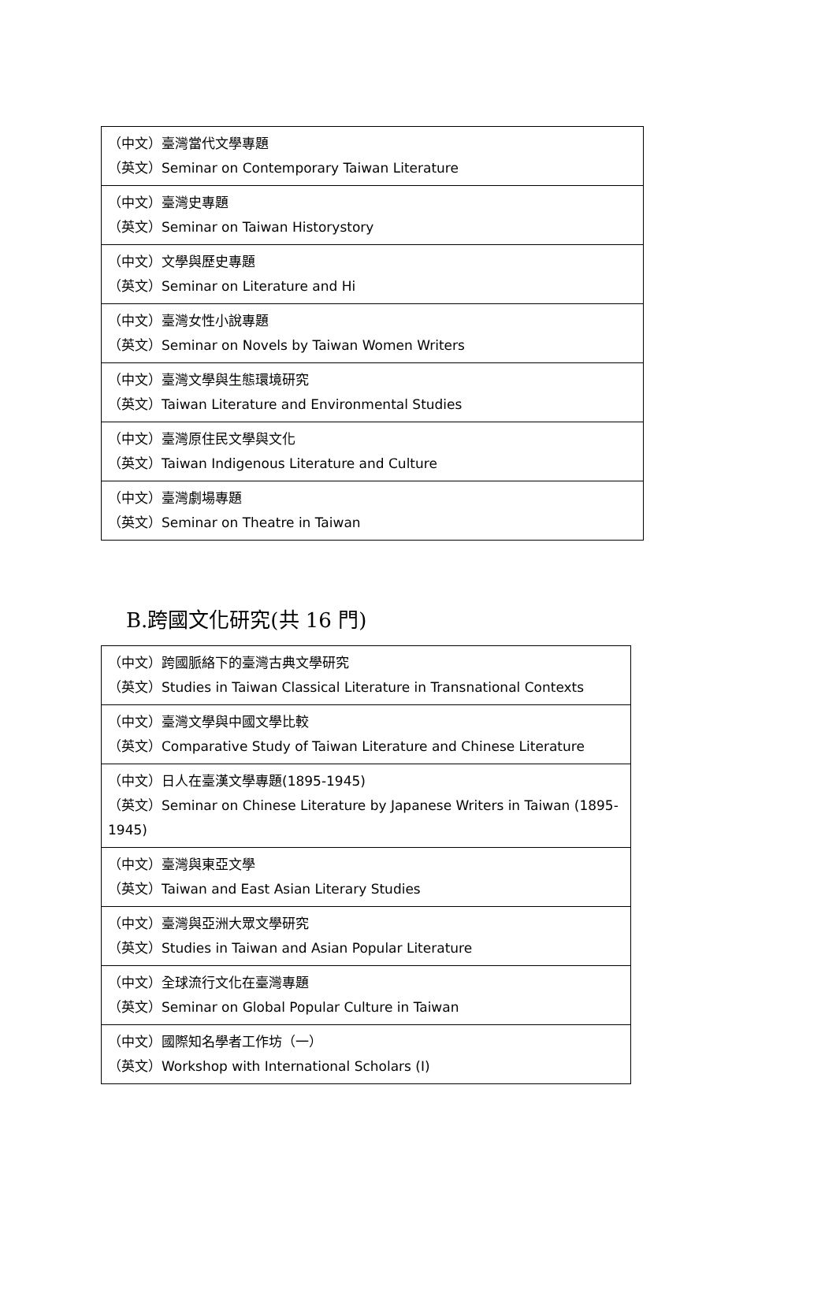| （中文）臺灣當代文學專題 （英文）Seminar on Contemporary Taiwan Literature |
| （中文）臺灣史專題 （英文）Seminar on Taiwan Historystory |
| （中文）文學與歷史專題 （英文）Seminar on Literature and Hi |
| （中文）臺灣女性小說專題 （英文）Seminar on Novels by Taiwan Women Writers |
| （中文）臺灣文學與生態環境研究 （英文）Taiwan Literature and Environmental Studies |
| （中文）臺灣原住民文學與文化 （英文）Taiwan Indigenous Literature and Culture |
| （中文）臺灣劇場專題 （英文）Seminar on Theatre in Taiwan |
B.跨國文化研究(共 16 門)
| （中文）跨國脈絡下的臺灣古典文學研究 （英文）Studies in Taiwan Classical Literature in Transnational Contexts |
| （中文）臺灣文學與中國文學比較 （英文）Comparative Study of Taiwan Literature and Chinese Literature |
| （中文）日人在臺漢文學專題(1895-1945) （英文）Seminar on Chinese Literature by Japanese Writers in Taiwan (1895-1945) |
| （中文）臺灣與東亞文學 （英文）Taiwan and East Asian Literary Studies |
| （中文）臺灣與亞洲大眾文學研究 （英文）Studies in Taiwan and Asian Popular Literature |
| （中文）全球流行文化在臺灣專題 （英文）Seminar on Global Popular Culture in Taiwan |
| （中文）國際知名學者工作坊（一） （英文）Workshop with International Scholars (I) |